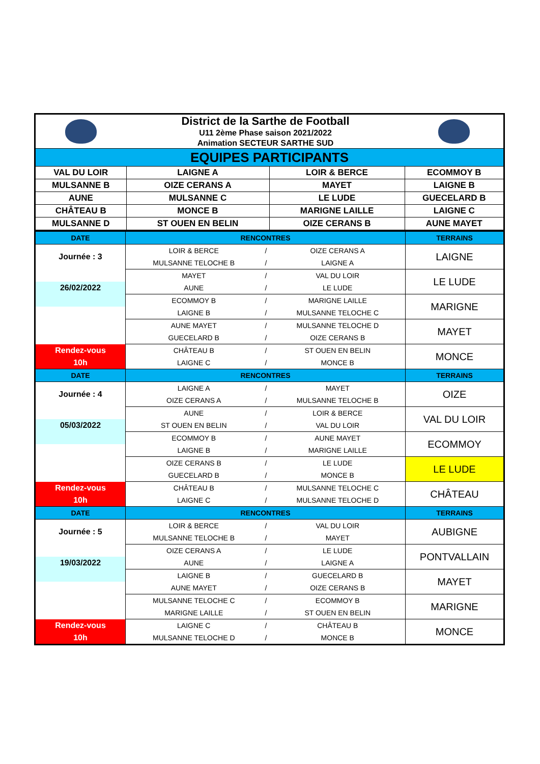| | District de la Sarthe de Football | | |
| | U11 2ème Phase saison 2021/2022 | | |
| | Animation SECTEUR SARTHE SUD | | |
| EQUIPES PARTICIPANTS | | | |
| VAL DU LOIR | LAIGNE A | LOIR & BERCE | ECOMMOY B |
| MULSANNE B | OIZE CERANS A | MAYET | LAIGNE B |
| AUNE | MULSANNE C | LE LUDE | GUECELARD B |
| CHÂTEAU B | MONCE B | MARIGNE LAILLE | LAIGNE C |
| MULSANNE D | ST OUEN EN BELIN | OIZE CERANS B | AUNE MAYET |
| DATE | RENCONTRES | | | TERRAINS |
| Journée : 3 | LOIR & BERCE | / | OIZE CERANS A | LAIGNE |
| | MULSANNE TELOCHE B | / | LAIGNE A | |
| | MAYET | / | VAL DU LOIR | LE LUDE |
| 26/02/2022 | AUNE | / | LE LUDE | |
| | ECOMMOY B | / | MARIGNE LAILLE | MARIGNE |
| | LAIGNE B | / | MULSANNE TELOCHE C | |
| | AUNE MAYET | / | MULSANNE TELOCHE D | MAYET |
| | GUECELARD B | / | OIZE CERANS B | |
| Rendez-vous | CHÂTEAU B | / | ST OUEN EN BELIN | MONCE |
| 10h | LAIGNE C | / | MONCE B | |
| DATE | RENCONTRES | | | TERRAINS |
| Journée : 4 | LAIGNE A | / | MAYET | OIZE |
| | OIZE CERANS A | / | MULSANNE TELOCHE B | |
| | AUNE | / | LOIR & BERCE | VAL DU LOIR |
| 05/03/2022 | ST OUEN EN BELIN | / | VAL DU LOIR | |
| | ECOMMOY B | / | AUNE MAYET | ECOMMOY |
| | LAIGNE B | / | MARIGNE LAILLE | |
| | OIZE CERANS B | / | LE LUDE | LE LUDE |
| | GUECELARD B | / | MONCE B | |
| Rendez-vous | CHÂTEAU B | / | MULSANNE TELOCHE C | CHÂTEAU |
| 10h | LAIGNE C | / | MULSANNE TELOCHE D | |
| DATE | RENCONTRES | | | TERRAINS |
| Journée : 5 | LOIR & BERCE | / | VAL DU LOIR | AUBIGNE |
| | MULSANNE TELOCHE B | / | MAYET | |
| | OIZE CERANS A | / | LE LUDE | PONTVALLAIN |
| 19/03/2022 | AUNE | / | LAIGNE A | |
| | LAIGNE B | / | GUECELARD B | MAYET |
| | AUNE MAYET | / | OIZE CERANS B | |
| | MULSANNE TELOCHE C | / | ECOMMOY B | MARIGNE |
| | MARIGNE LAILLE | / | ST OUEN EN BELIN | |
| Rendez-vous | LAIGNE C | / | CHÂTEAU B | MONCE |
| 10h | MULSANNE TELOCHE D | / | MONCE B | |